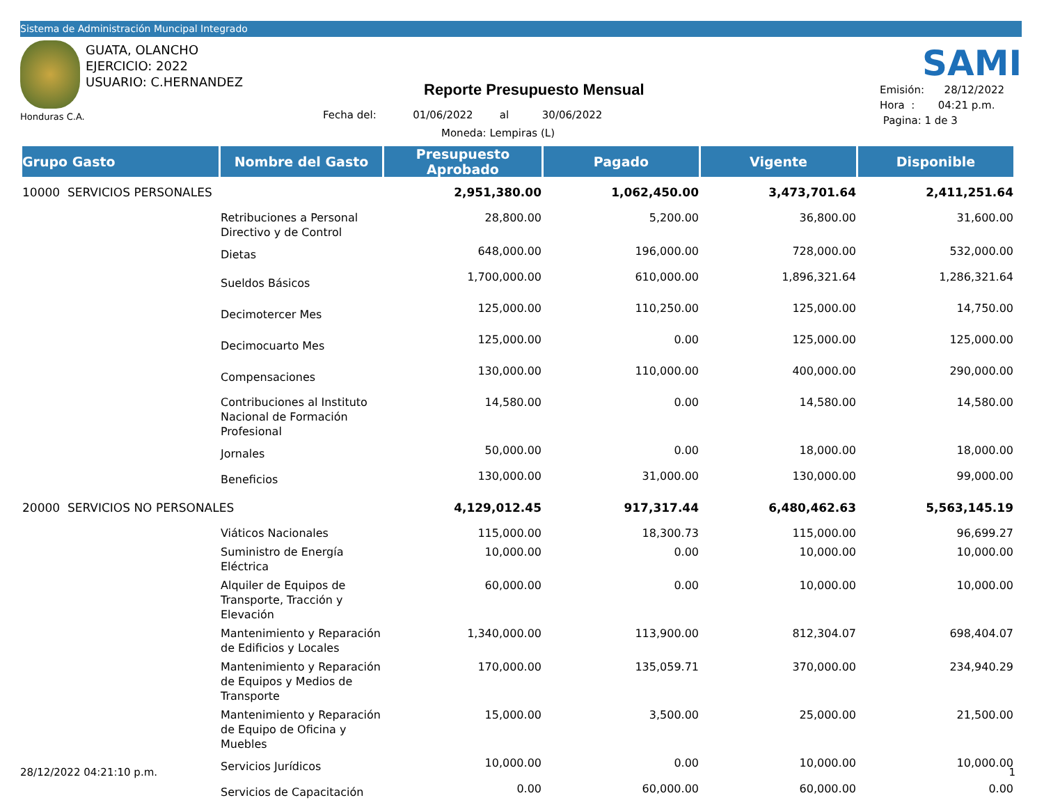Sistema de Administración Muncipal Integrado
GUATA, OLANCHO
EJERCICIO: 2022
USUARIO: C.HERNANDEZ
Honduras C.A.
Reporte Presupuesto Mensual
Fecha del: 01/06/2022 al 30/06/2022
Moneda: Lempiras (L)
SAMI
Emisión: 28/12/2022
Hora : 04:21 p.m.
Pagina: 1 de 3
| Grupo Gasto | Nombre del Gasto | Presupuesto Aprobado | Pagado | Vigente | Disponible |
| --- | --- | --- | --- | --- | --- |
| 10000 SERVICIOS PERSONALES | | 2,951,380.00 | 1,062,450.00 | 3,473,701.64 | 2,411,251.64 |
| | Retribuciones a Personal Directivo y de Control | 28,800.00 | 5,200.00 | 36,800.00 | 31,600.00 |
| | Dietas | 648,000.00 | 196,000.00 | 728,000.00 | 532,000.00 |
| | Sueldos Básicos | 1,700,000.00 | 610,000.00 | 1,896,321.64 | 1,286,321.64 |
| | Decimotercer Mes | 125,000.00 | 110,250.00 | 125,000.00 | 14,750.00 |
| | Decimocuarto Mes | 125,000.00 | 0.00 | 125,000.00 | 125,000.00 |
| | Compensaciones | 130,000.00 | 110,000.00 | 400,000.00 | 290,000.00 |
| | Contribuciones al Instituto Nacional de Formación Profesional | 14,580.00 | 0.00 | 14,580.00 | 14,580.00 |
| | Jornales | 50,000.00 | 0.00 | 18,000.00 | 18,000.00 |
| | Beneficios | 130,000.00 | 31,000.00 | 130,000.00 | 99,000.00 |
| 20000 SERVICIOS NO PERSONALES | | 4,129,012.45 | 917,317.44 | 6,480,462.63 | 5,563,145.19 |
| | Viáticos Nacionales | 115,000.00 | 18,300.73 | 115,000.00 | 96,699.27 |
| | Suministro de Energía Eléctrica | 10,000.00 | 0.00 | 10,000.00 | 10,000.00 |
| | Alquiler de Equipos de Transporte, Tracción y Elevación | 60,000.00 | 0.00 | 10,000.00 | 10,000.00 |
| | Mantenimiento y Reparación de Edificios y Locales | 1,340,000.00 | 113,900.00 | 812,304.07 | 698,404.07 |
| | Mantenimiento y Reparación de Equipos y Medios de Transporte | 170,000.00 | 135,059.71 | 370,000.00 | 234,940.29 |
| | Mantenimiento y Reparación de Equipo de Oficina y Muebles | 15,000.00 | 3,500.00 | 25,000.00 | 21,500.00 |
| | Servicios Jurídicos | 10,000.00 | 0.00 | 10,000.00 | 10,000.00 |
| | Servicios de Capacitación | 0.00 | 60,000.00 | 60,000.00 | 0.00 |
28/12/2022 04:21:10 p.m. 1